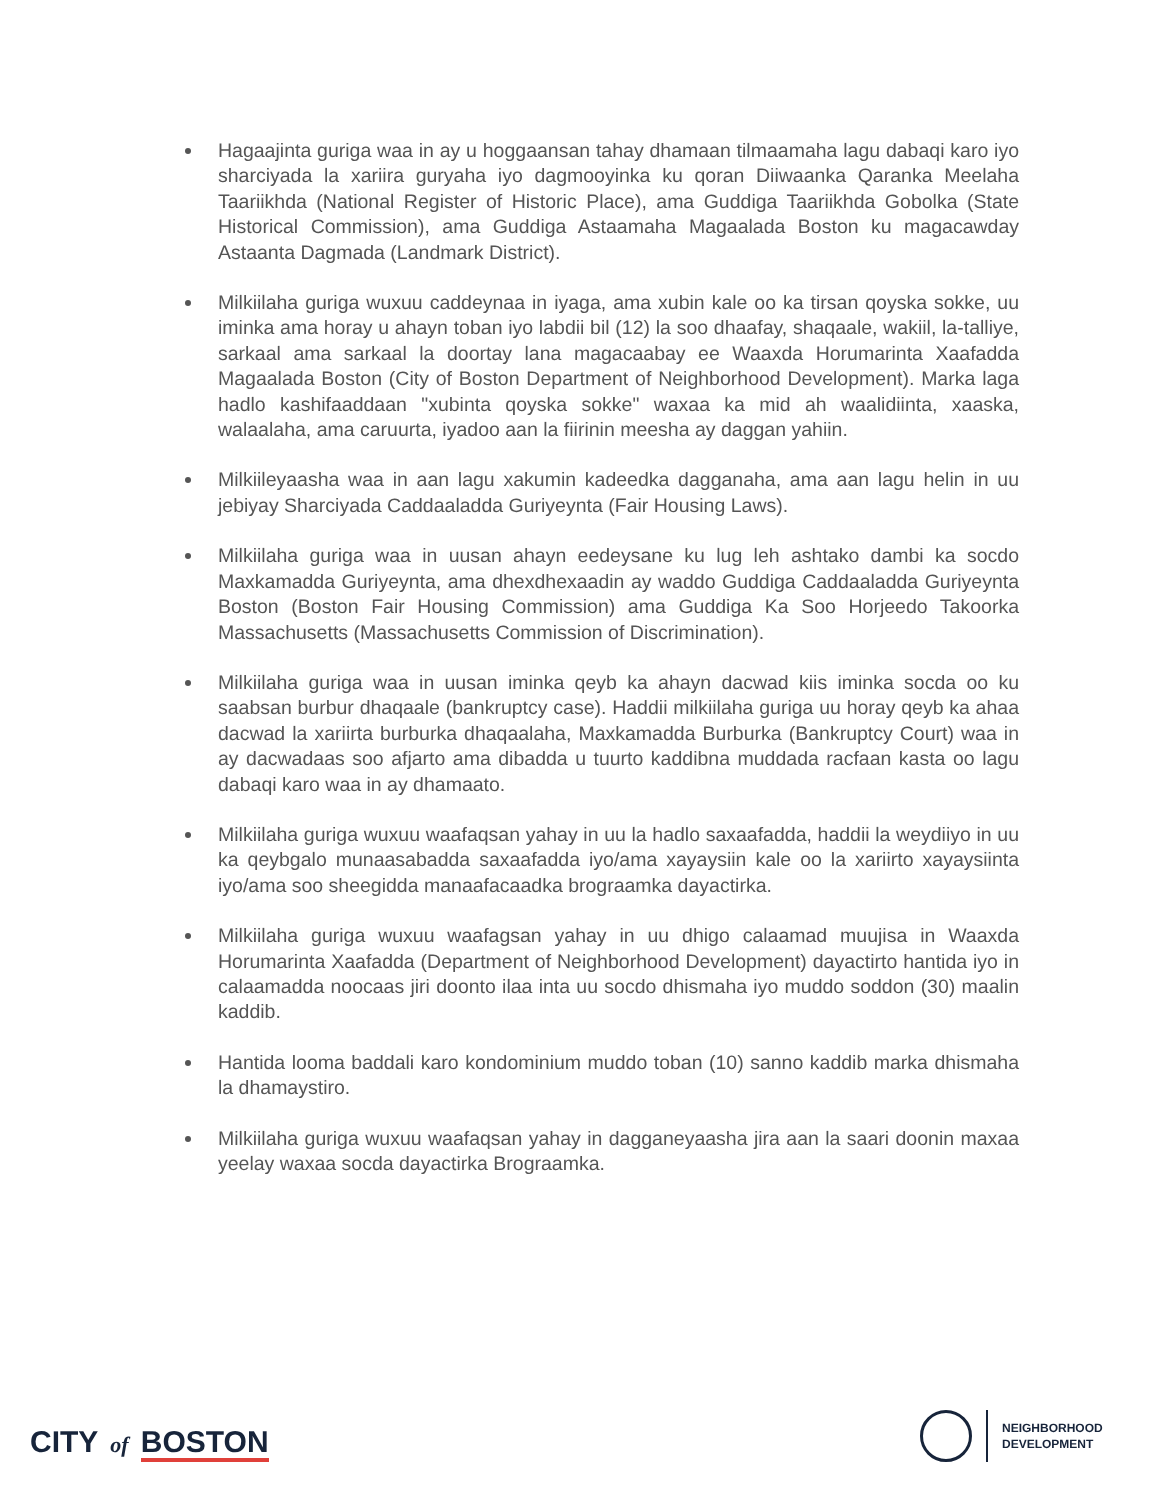Hagaajinta guriga waa in ay u hoggaansan tahay dhamaan tilmaamaha lagu dabaqi karo iyo sharciyada la xariira guryaha iyo dagmooyinka ku qoran Diiwaanka Qaranka Meelaha Taariikhda (National Register of Historic Place), ama Guddiga Taariikhda Gobolka (State Historical Commission), ama Guddiga Astaamaha Magaalada Boston ku magacawday Astaanta Dagmada (Landmark District).
Milkiilaha guriga wuxuu caddeynaa in iyaga, ama xubin kale oo ka tirsan qoyska sokke, uu iminka ama horay u ahayn toban iyo labdii bil (12) la soo dhaafay, shaqaale, wakiil, la-talliye, sarkaal ama sarkaal la doortay lana magacaabay ee Waaxda Horumarinta Xaafadda Magaalada Boston (City of Boston Department of Neighborhood Development). Marka laga hadlo kashifaaddaan "xubinta qoyska sokke" waxaa ka mid ah waalidiinta, xaaska, walaalaha, ama caruurta, iyadoo aan la fiirinin meesha ay daggan yahiin.
Milkiileyaasha waa in aan lagu xakumin kadeedka dagganaha, ama aan lagu helin in uu jebiyay Sharciyada Caddaaladda Guriyeynta (Fair Housing Laws).
Milkiilaha guriga waa in uusan ahayn eedeysane ku lug leh ashtako dambi ka socdo Maxkamadda Guriyeynta, ama dhexdhexaadin ay waddo Guddiga Caddaaladda Guriyeynta Boston (Boston Fair Housing Commission) ama Guddiga Ka Soo Horjeedo Takoorka Massachusetts (Massachusetts Commission of Discrimination).
Milkiilaha guriga waa in uusan iminka qeyb ka ahayn dacwad kiis iminka socda oo ku saabsan burbur dhaqaale (bankruptcy case). Haddii milkiilaha guriga uu horay qeyb ka ahaa dacwad la xariirta burburka dhaqaalaha, Maxkamadda Burburka (Bankruptcy Court) waa in ay dacwadaas soo afjarto ama dibadda u tuurto kaddibna muddada racfaan kasta oo lagu dabaqi karo waa in ay dhamaato.
Milkiilaha guriga wuxuu waafaqsan yahay in uu la hadlo saxaafadda, haddii la weydiiyo in uu ka qeybgalo munaasabadda saxaafadda iyo/ama xayaysiin kale oo la xariirto xayaysiinta iyo/ama soo sheegidda manaafacaadka brograamka dayactirka.
Milkiilaha guriga wuxuu waafagsan yahay in uu dhigo calaamad muujisa in Waaxda Horumarinta Xaafadda (Department of Neighborhood Development) dayactirto hantida iyo in calaamadda noocaas jiri doonto ilaa inta uu socdo dhismaha iyo muddo soddon (30) maalin kaddib.
Hantida looma baddali karo kondominium muddo toban (10) sanno kaddib marka dhismaha la dhamaystiro.
Milkiilaha guriga wuxuu waafaqsan yahay in dagganeyaasha jira aan la saari doonin maxaa yeelay waxaa socda dayactirka Brograamka.
CITY of BOSTON
NEIGHBORHOOD
DEVELOPMENT